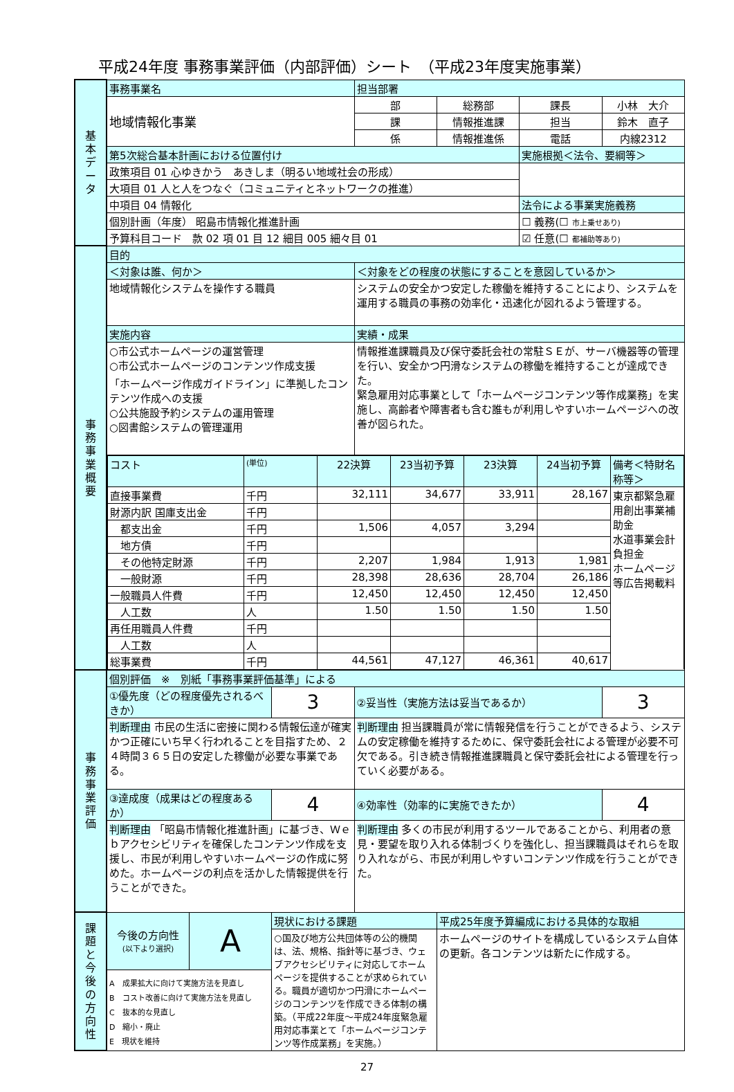平成24年度 事務事業評価（内部評価）シート　（平成23年度実施事業）
| 基 本 デ ー タ | 事務事業名 | | | 担当部署 | | | |
| | 地域情報化事業 | | | 部 | 総務部 | 課長 | 小林 大介 |
| | | | | 課 | 情報推進課 | 担当 | 鈴木 直子 |
| | | | | 係 | 情報推進係 | 電話 | 内線2312 |
| | 第5次総合基本計画における位置付け | | | | | 実施根拠＜法令、要綱等＞ | |
| | 政策項目 01 心ゆきかう あきしま（明るい地域社会の形成） | | | | | | |
| | 大項目 01 人と人をつなぐ（コミュニティとネットワークの推進） | | | | | | |
| | 中項目 04 情報化 | | | | | 法令による事業実施義務 | |
| | 個別計画（年度） 昭島市情報化推進計画 | | | | | ☐ 義務(☐ 市上乗せあり) | |
| | 予算科目コード 款 02 項 01 目 12 細目 005 細々目 01 | | | | | ☑ 任意(☐ 都補助等あり) | |
| 事 務 事 業 概 要 | 目的 | | | | | | |
| | ＜対象は誰、何か＞ | | | ＜対象をどの程度の状態にすることを意図しているか＞ | | | |
| | 地域情報化システムを操作する職員 | | | システムの安全かつ安定した稼働を維持することにより、システムを運用する職員の事務の効率化・迅速化が図れるよう管理する。 | | | |
| | 実施内容 | | | 実績・成果 | | | |
| | ○市公式ホームページの運営管理 ○市公式ホームページのコンテンツ作成支援 「ホームページ作成ガイドライン」に準拠したコンテンツ作成への支援 ○公共施設予約システムの運用管理 ○図書館システムの管理運用 | | | 情報推進課職員及び保守委託会社の常駐ＳＥが、サーバ機器等の管理を行い、安全かつ円滑なシステムの稼働を維持することが達成できた。 緊急雇用対応事業として「ホームページコンテンツ等作成業務」を実施し、高齢者や障害者も含む誰もが利用しやすいホームページへの改善が図られた。 | | | |
| | / コスト / (単位) / 22決算 / 23当初予算 / 23決算 / 24当初予算 / 備考＜特財名称等＞ / / --- / --- / --- / --- / --- / --- / --- / / 直接事業費 / 千円 / 32,111 / 34,677 / 33,911 / 28,167 / 東京都緊急雇用創出事業補助金 水道事業会計負担金 ホームページ等広告掲載料 / / 財源内訳 国庫支出金 / 千円 / / / / / / / 都支出金 / 千円 / 1,506 / 4,057 / 3,294 / / / / 地方債 / 千円 / / / / / / / その他特定財源 / 千円 / 2,207 / 1,984 / 1,913 / 1,981 / / / 一般財源 / 千円 / 28,398 / 28,636 / 28,704 / 26,186 / / / 一般職員人件費 / 千円 / 12,450 / 12,450 / 12,450 / 12,450 / / / 人工数 / 人 / 1.50 / 1.50 / 1.50 / 1.50 / / / 再任用職員人件費 / 千円 / / / / / / / 人工数 / 人 / / / / / / / 総事業費 / 千円 / 44,561 / 47,127 / 46,361 / 40,617 / / | | | | | | |
| 事 務 事 業 評 価 | 個別評価 ※ 別紙「事務事業評価基準」による | | | | | | |
| | ①優先度（どの程度優先されるべきか） | | 3 | ②妥当性（実施方法は妥当であるか） | | | 3 |
| | 判断理由 市民の生活に密接に関わる情報伝達が確実かつ正確にいち早く行われることを目指すため、２４時間３６５日の安定した稼働が必要な事業である。 | | | 判断理由 担当課職員が常に情報発信を行うことができるよう、システムの安定稼働を維持するために、保守委託会社による管理が必要不可欠である。引き続き情報推進課職員と保守委託会社による管理を行っていく必要がある。 | | | |
| | ③達成度（成果はどの程度あるか） | | 4 | ④効率性（効率的に実施できたか） | | | 4 |
| | 判断理由 「昭島市情報化推進計画」に基づき、Ｗｅｂアクセシビリティを確保したコンテンツ作成を支援し、市民が利用しやすいホームページの作成に努めた。ホームページの利点を活かした情報提供を行うことができた。 | | | 判断理由 多くの市民が利用するツールであることから、利用者の意見・要望を取り入れる体制づくりを強化し、担当課職員はそれらを取り入れながら、市民が利用しやすいコンテンツ作成を行うことができた。 | | | |
| 課 題 と 今 後 の 方 向 性 | 今後の方向性 (以下より選択) | A | 現状における課題 ○国及び地方公共団体等の公的機関は、法、規格、指針等に基づき、ウェブアクセシビリティに対応してホームページを提供することが求められている。職員が適切かつ円滑にホームページのコンテンツを作成できる体制の構築。（平成22年度～平成24年度緊急雇用対応事業とて「ホームページコンテンツ等作成業務」を実施。） | | 平成25年度予算編成における具体的な取組 ホームページのサイトを構成しているシステム自体の更新。各コンテンツは新たに作成する。 | | |
| | A 成果拡大に向けて実施方法を見直し B コスト改善に向けて実施方法を見直し C 抜本的な見直し D 縮小・廃止 E 現状を維持 | | | | | | |
27